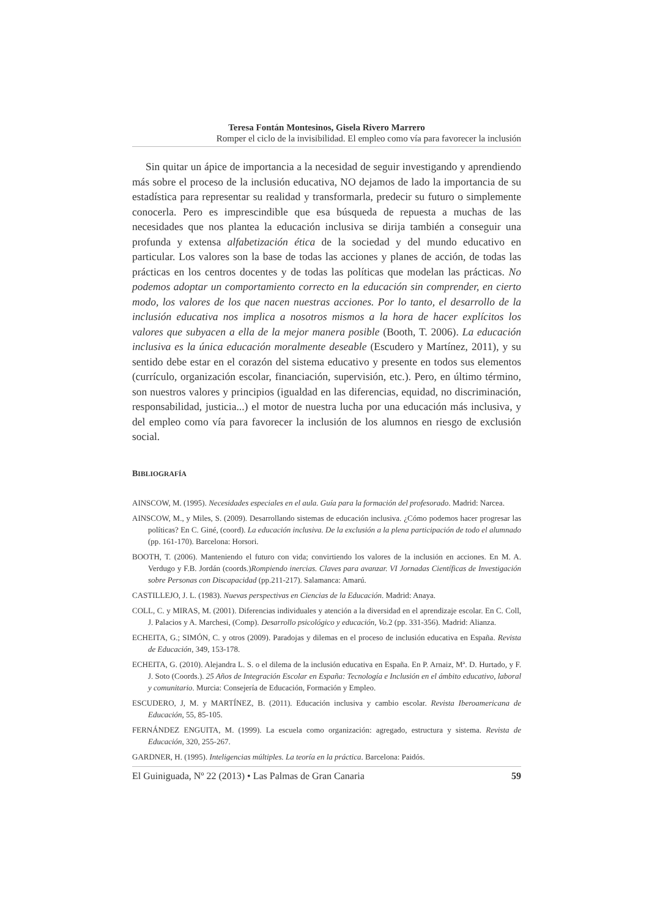Teresa Fontán Montesinos, Gisela Rivero Marrero
Romper el ciclo de la invisibilidad. El empleo como vía para favorecer la inclusión
Sin quitar un ápice de importancia a la necesidad de seguir investigando y aprendiendo más sobre el proceso de la inclusión educativa, NO dejamos de lado la importancia de su estadística para representar su realidad y transformarla, predecir su futuro o simplemente conocerla. Pero es imprescindible que esa búsqueda de repuesta a muchas de las necesidades que nos plantea la educación inclusiva se dirija también a conseguir una profunda y extensa alfabetización ética de la sociedad y del mundo educativo en particular. Los valores son la base de todas las acciones y planes de acción, de todas las prácticas en los centros docentes y de todas las políticas que modelan las prácticas. No podemos adoptar un comportamiento correcto en la educación sin comprender, en cierto modo, los valores de los que nacen nuestras acciones. Por lo tanto, el desarrollo de la inclusión educativa nos implica a nosotros mismos a la hora de hacer explícitos los valores que subyacen a ella de la mejor manera posible (Booth, T. 2006). La educación inclusiva es la única educación moralmente deseable (Escudero y Martínez, 2011), y su sentido debe estar en el corazón del sistema educativo y presente en todos sus elementos (currículo, organización escolar, financiación, supervisión, etc.). Pero, en último término, son nuestros valores y principios (igualdad en las diferencias, equidad, no discriminación, responsabilidad, justicia...) el motor de nuestra lucha por una educación más inclusiva, y del empleo como vía para favorecer la inclusión de los alumnos en riesgo de exclusión social.
BIBLIOGRAFÍA
AINSCOW, M. (1995). Necesidades especiales en el aula. Guía para la formación del profesorado. Madrid: Narcea.
AINSCOW, M., y Miles, S. (2009). Desarrollando sistemas de educación inclusiva. ¿Cómo podemos hacer progresar las políticas? En C. Giné, (coord). La educación inclusiva. De la exclusión a la plena participación de todo el alumnado (pp. 161-170). Barcelona: Horsori.
BOOTH, T. (2006). Manteniendo el futuro con vida; convirtiendo los valores de la inclusión en acciones. En M. A. Verdugo y F.B. Jordán (coords.)Rompiendo inercias. Claves para avanzar. VI Jornadas Científicas de Investigación sobre Personas con Discapacidad (pp.211-217). Salamanca: Amarú.
CASTILLEJO, J. L. (1983). Nuevas perspectivas en Ciencias de la Educación. Madrid: Anaya.
COLL, C. y MIRAS, M. (2001). Diferencias individuales y atención a la diversidad en el aprendizaje escolar. En C. Coll, J. Palacios y A. Marchesi, (Comp). Desarrollo psicológico y educación, Vo. 2 (pp. 331-356). Madrid: Alianza.
ECHEITA, G.; SIMÓN, C. y otros (2009). Paradojas y dilemas en el proceso de inclusión educativa en España. Revista de Educación, 349, 153-178.
ECHEITA, G. (2010). Alejandra L. S. o el dilema de la inclusión educativa en España. En P. Arnaiz, Mª. D. Hurtado, y F. J. Soto (Coords.). 25 Años de Integración Escolar en España: Tecnología e Inclusión en el ámbito educativo, laboral y comunitario. Murcia: Consejería de Educación, Formación y Empleo.
ESCUDERO, J, M. y MARTÍNEZ, B. (2011). Educación inclusiva y cambio escolar. Revista Iberoamericana de Educación, 55, 85-105.
FERNÁNDEZ ENGUITA, M. (1999). La escuela como organización: agregado, estructura y sistema. Revista de Educación, 320, 255-267.
GARDNER, H. (1995). Inteligencias múltiples. La teoría en la práctica. Barcelona: Paidós.
El Guiniguada, Nº 22 (2013) • Las Palmas de Gran Canaria 59